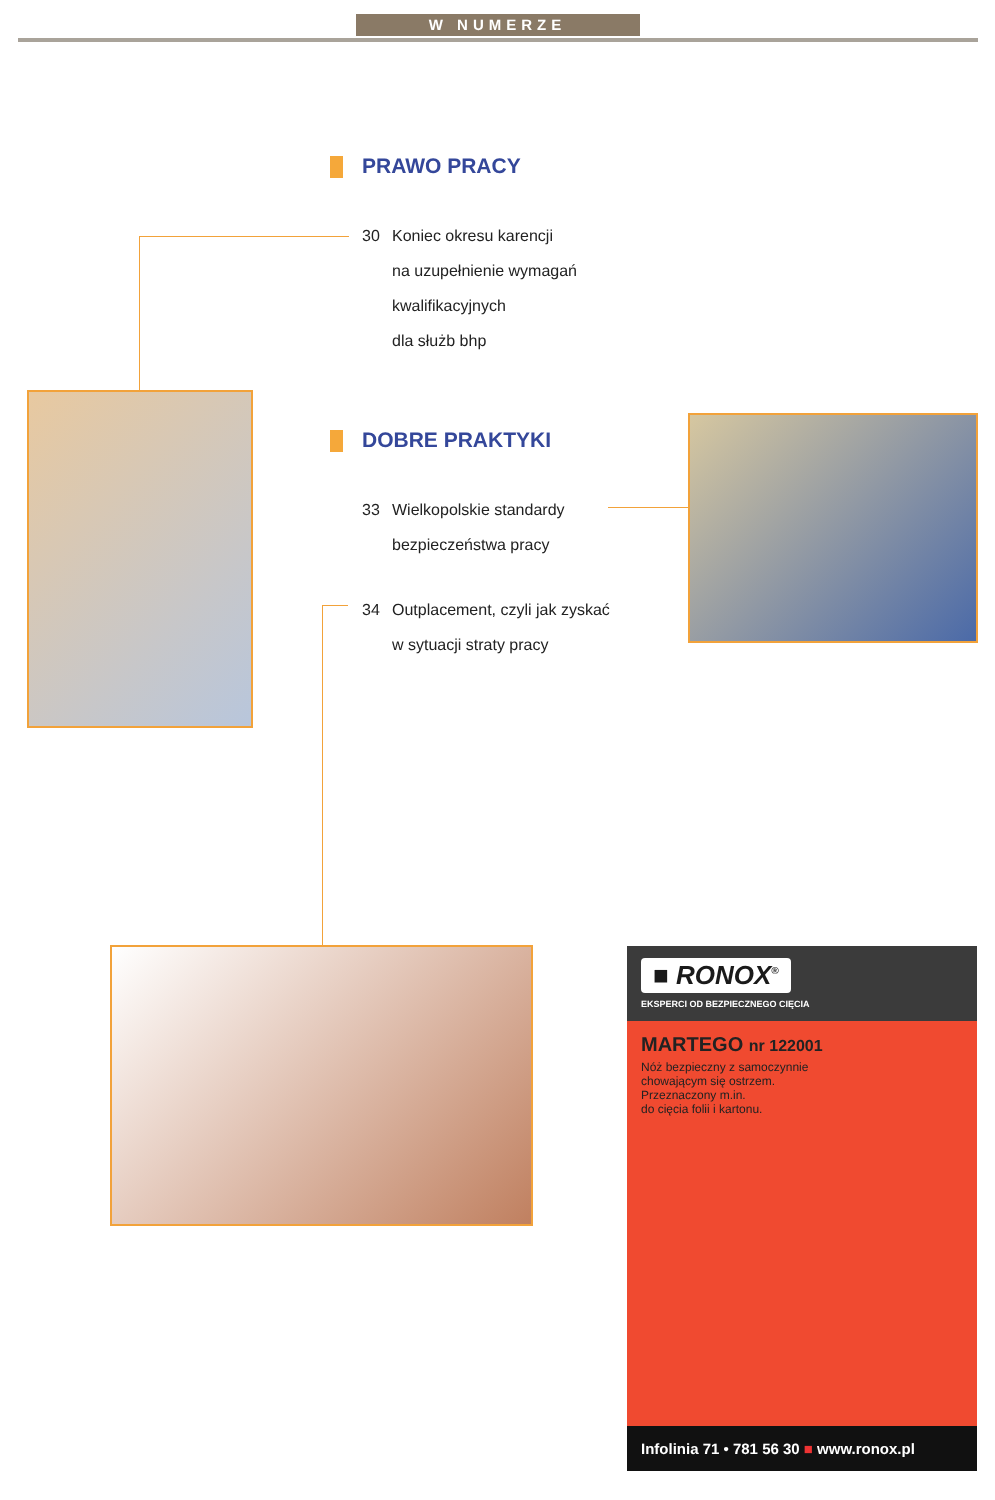W NUMERZE
PRAWO PRACY
30 Koniec okresu karencji
na uzupełnienie wymagań
kwalifikacyjnych
dla służb bhp
DOBRE PRAKTYKI
33 Wielkopolskie standardy
bezpieczeństwa pracy
34 Outplacement, czyli jak zyskać
w sytuacji straty pracy
■ RONOX<sup>®</sup>
EKSPERCI OD BEZPIECZNEGO CIĘCIA
MARTEGO nr 122001
Nóż bezpieczny z samoczynnie
chowającym się ostrzem.
Przeznaczony m.in.
do cięcia folii i kartonu.
Infolinia 71 • 781 56 30 ■ www.ronox.pl